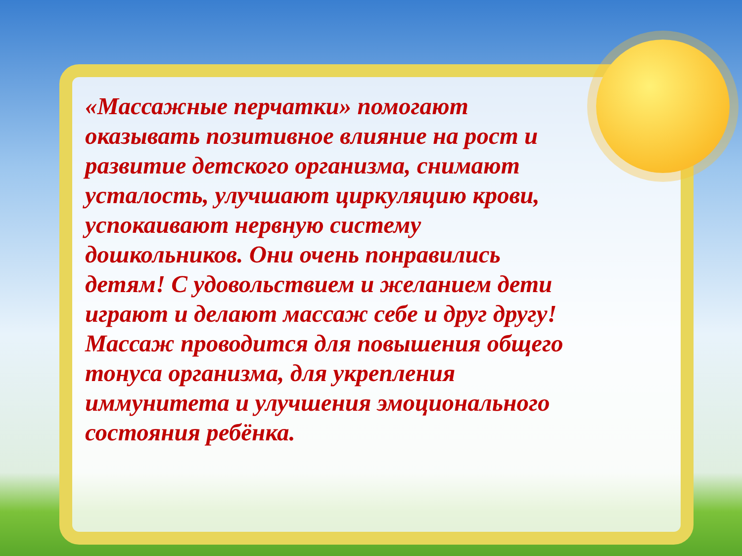«Массажные перчатки» помогают оказывать позитивное влияние на рост и развитие детского организма, снимают усталость, улучшают циркуляцию крови, успокаивают нервную систему дошкольников. Они очень понравились детям! С удовольствием и желанием дети играют и делают массаж себе и друг другу! Массаж проводится для повышения общего тонуса организма, для укрепления иммунитета и улучшения эмоционального состояния ребёнка.